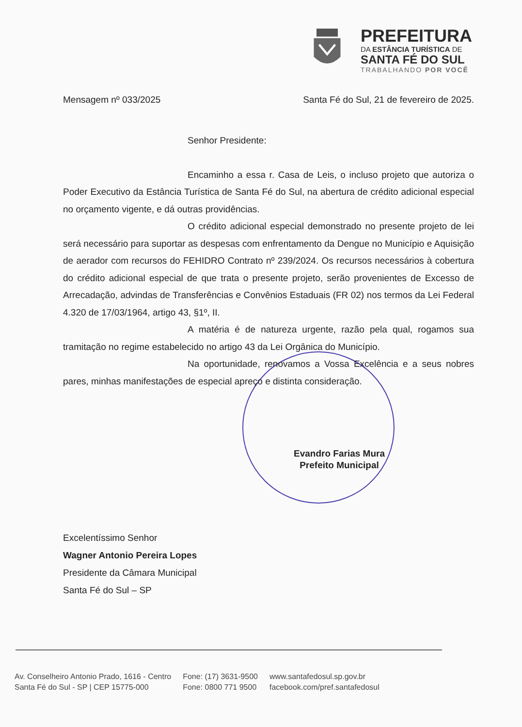PREFEITURA
DA ESTÂNCIA TURÍSTICA DE
SANTA FÉ DO SUL
TRABALHANDO POR VOCÊ
Mensagem nº 033/2025 Santa Fé do Sul, 21 de fevereiro de 2025.
Senhor Presidente:
Encaminho a essa r. Casa de Leis, o incluso projeto que autoriza o Poder Executivo da Estância Turística de Santa Fé do Sul, na abertura de crédito adicional especial no orçamento vigente, e dá outras providências.
O crédito adicional especial demonstrado no presente projeto de lei será necessário para suportar as despesas com enfrentamento da Dengue no Município e Aquisição de aerador com recursos do FEHIDRO Contrato nº 239/2024. Os recursos necessários à cobertura do crédito adicional especial de que trata o presente projeto, serão provenientes de Excesso de Arrecadação, advindas de Transferências e Convênios Estaduais (FR 02) nos termos da Lei Federal 4.320 de 17/03/1964, artigo 43, §1º, II.
A matéria é de natureza urgente, razão pela qual, rogamos sua tramitação no regime estabelecido no artigo 43 da Lei Orgânica do Município.
Na oportunidade, renovamos a Vossa Excelência e a seus nobres pares, minhas manifestações de especial apreço e distinta consideração.
Evandro Farias Mura
Prefeito Municipal
Excelentíssimo Senhor
Wagner Antonio Pereira Lopes
Presidente da Câmara Municipal
Santa Fé do Sul – SP
Av. Conselheiro Antonio Prado, 1616 - Centro
Santa Fé do Sul - SP | CEP 15775-000
Fone: (17) 3631-9500
Fone: 0800 771 9500
www.santafedosul.sp.gov.br
facebook.com/pref.santafedosul